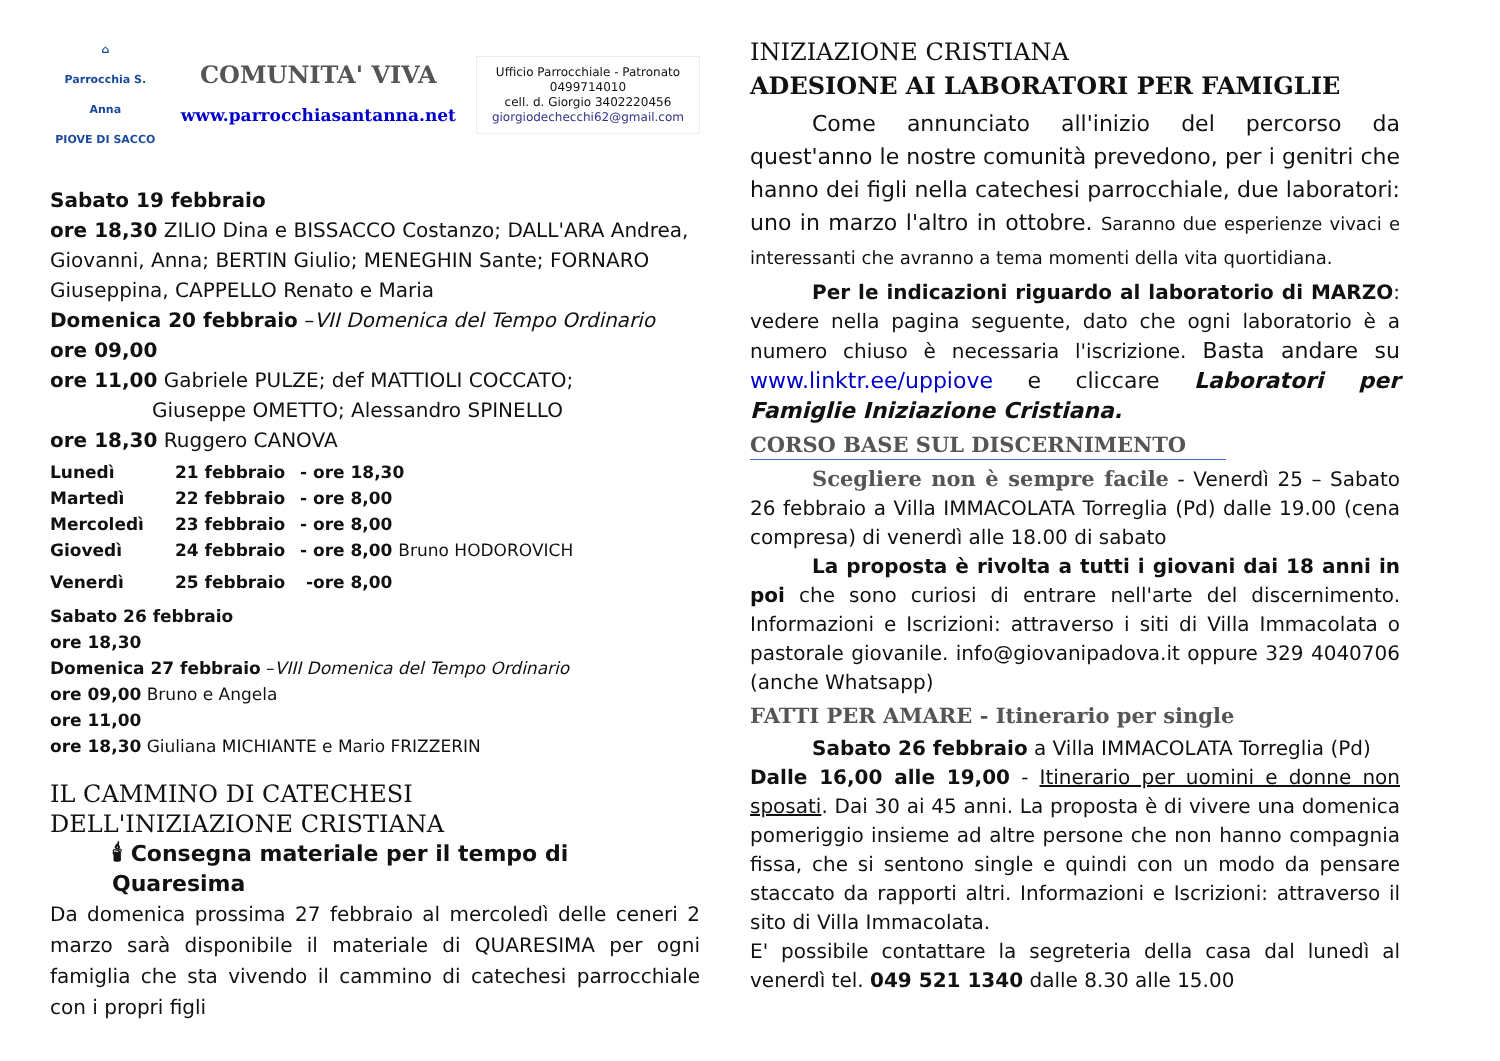⌂
Parrocchia S. Anna
PIOVE DI SACCO
COMUNITA' VIVA
www.parrocchiasantanna.net
Ufficio Parrocchiale - Patronato
0499714010
cell. d. Giorgio 3402220456
giorgiodechecchi62@gmail.com
Sabato 19 febbraio
ore 18,30 ZILIO Dina e BISSACCO Costanzo; DALL'ARA Andrea, Giovanni, Anna; BERTIN Giulio; MENEGHIN Sante; FORNARO Giuseppina, CAPPELLO Renato e Maria
Domenica 20 febbraio –VII Domenica del Tempo Ordinario
ore 09,00
ore 11,00 Gabriele PULZE; def MATTIOLI COCCATO;
Giuseppe OMETTO; Alessandro SPINELLO
ore 18,30 Ruggero CANOVA
Lunedì 21 febbraio - ore 18,30
Martedì 22 febbraio - ore 8,00
Mercoledì 23 febbraio - ore 8,00
Giovedì 24 febbraio - ore 8,00 Bruno HODOROVICH
Venerdì 25 febbraio -ore 8,00
Sabato 26 febbraio
ore 18,30
Domenica 27 febbraio –VIII Domenica del Tempo Ordinario
ore 09,00 Bruno e Angela
ore 11,00
ore 18,30 Giuliana MICHIANTE e Mario FRIZZERIN
IL CAMMINO DI CATECHESI
DELL'INIZIAZIONE CRISTIANA
🕯 Consegna materiale per il tempo di Quaresima
Da domenica prossima 27 febbraio al mercoledì delle ceneri 2 marzo sarà disponibile il materiale di QUARESIMA per ogni famiglia che sta vivendo il cammino di catechesi parrocchiale con i propri figli
INIZIAZIONE CRISTIANA
ADESIONE AI LABORATORI PER FAMIGLIE
Come annunciato all'inizio del percorso da quest'anno le nostre comunità prevedono, per i genitri che hanno dei figli nella catechesi parrocchiale, due laboratori: uno in marzo l'altro in ottobre. Saranno due esperienze vivaci e interessanti che avranno a tema momenti della vita quortidiana.
Per le indicazioni riguardo al laboratorio di MARZO: vedere nella pagina seguente, dato che ogni laboratorio è a numero chiuso è necessaria l'iscrizione. Basta andare su www.linktr.ee/uppiove e cliccare Laboratori per Famiglie Iniziazione Cristiana.
CORSO BASE SUL DISCERNIMENTO
Scegliere non è sempre facile - Venerdì 25 – Sabato 26 febbraio a Villa IMMACOLATA Torreglia (Pd) dalle 19.00 (cena compresa) di venerdì alle 18.00 di sabato
La proposta è rivolta a tutti i giovani dai 18 anni in poi che sono curiosi di entrare nell'arte del discernimento. Informazioni e Iscrizioni: attraverso i siti di Villa Immacolata o pastorale giovanile. info@giovanipadova.it oppure 329 4040706 (anche Whatsapp)
FATTI PER AMARE - Itinerario per single
Sabato 26 febbraio a Villa IMMACOLATA Torreglia (Pd)
Dalle 16,00 alle 19,00 - Itinerario per uomini e donne non sposati. Dai 30 ai 45 anni. La proposta è di vivere una domenica pomeriggio insieme ad altre persone che non hanno compagnia fissa, che si sentono single e quindi con un modo da pensare staccato da rapporti altri. Informazioni e Iscrizioni: attraverso il sito di Villa Immacolata.
E' possibile contattare la segreteria della casa dal lunedì al venerdì tel. 049 521 1340 dalle 8.30 alle 15.00